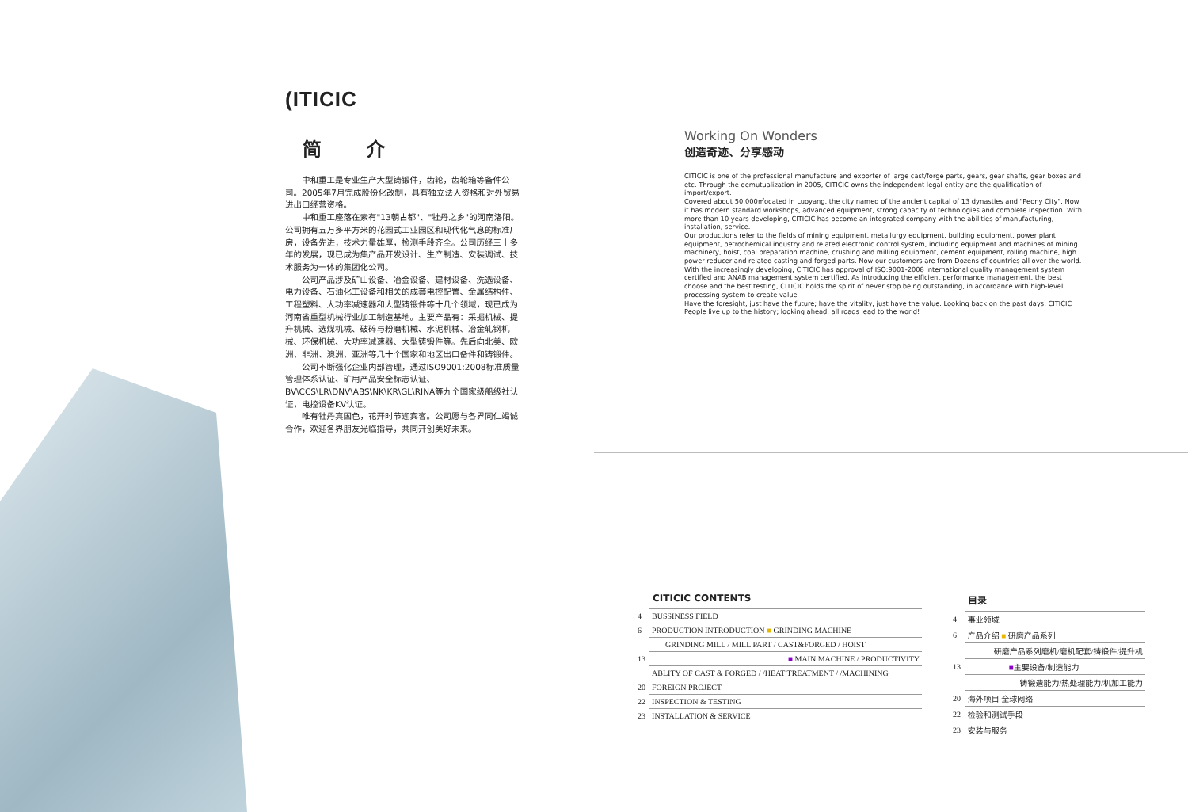(ITICIC
简 介
中和重工是专业生产大型铸锻件，齿轮，齿轮箱等备件公司。2005年7月完成股份化改制，具有独立法人资格和对外贸易进出口经营资格。
中和重工座落在素有"13朝古都"、"牡丹之乡"的河南洛阳。公司拥有五万多平方米的花园式工业园区和现代化气息的标准厂房，设备先进，技术力量雄厚，检测手段齐全。公司历经三十多年的发展，现已成为集产品开发设计、生产制造、安装调试、技术服务为一体的集团化公司。
公司产品涉及矿山设备、冶金设备、建材设备、洗选设备、电力设备、石油化工设备和相关的成套电控配置、金属结构件、工程塑料、大功率减速器和大型铸锻件等十几个领域，现已成为河南省重型机械行业加工制造基地。主要产品有：采掘机械、提升机械、选煤机械、破碎与粉磨机械、水泥机械、冶金轧钢机械、环保机械、大功率减速器、大型铸锻件等。先后向北美、欧洲、非洲、澳洲、亚洲等几十个国家和地区出口备件和铸锻件。
公司不断强化企业内部管理，通过ISO9001:2008标准质量管理体系认证、矿用产品安全标志认证、BV\CCS\LR\DNV\ABS\NK\KR\GL\RINA等九个国家级船级社认证，电控设备KV认证。
唯有牡丹真国色，花开时节迎宾客。公司愿与各界同仁竭诚合作，欢迎各界朋友光临指导，共同开创美好未来。
Working On Wonders
创造奇迹、分享感动
CITICIC is one of the professional manufacture and exporter of large cast/forge parts, gears, gear shafts, gear boxes and etc. Through the demutualization in 2005, CITICIC owns the independent legal entity and the qualification of import/export.
Covered about 50,000㎡ocated in Luoyang, the city named of the ancient capital of 13 dynasties and "Peony City". Now it has modern standard workshops, advanced equipment, strong capacity of technologies and complete inspection. With more than 10 years developing, CITICIC has become an integrated company with the abilities of manufacturing, installation, service.
Our productions refer to the fields of mining equipment, metallurgy equipment, building equipment, power plant equipment, petrochemical industry and related electronic control system, including equipment and machines of mining machinery, hoist, coal preparation machine, crushing and milling equipment, cement equipment, rolling machine, high power reducer and related casting and forged parts. Now our customers are from Dozens of countries all over the world. With the increasingly developing, CITICIC has approval of ISO:9001-2008 international quality management system certified and ANAB management system certified, As introducing the efficient performance management, the best choose and the best testing, CITICIC holds the spirit of never stop being outstanding, in accordance with high-level processing system to create value
Have the foresight, just have the future; have the vitality, just have the value. Looking back on the past days, CITICIC People live up to the history; looking ahead, all roads lead to the world!
CITICIC CONTENTS
| 4 | BUSSINESS FIELD |
| 6 | PRODUCTION INTRODUCTION ■ GRINDING MACHINE |
| | GRINDING MILL / MILL PART / CAST&FORGED / HOIST |
| 13 | ■ MAIN MACHINE / PRODUCTIVITY |
| | ABLITY OF CAST & FORGED / /HEAT TREATMENT / /MACHINING |
| 20 | FOREIGN PROJECT |
| 22 | INSPECTION & TESTING |
| 23 | INSTALLATION & SERVICE |
目录
| 4 | 事业领域 |
| 6 | 产品介绍 ■ 研磨产品系列 |
| | 研磨产品系列磨机/磨机配套/铸锻件/提升机 |
| 13 | ■ 主要设备/制造能力 |
| | 铸锻造能力/热处理能力/机加工能力 |
| 20 | 海外项目 全球网络 |
| 22 | 检验和测试手段 |
| 23 | 安装与服务 |